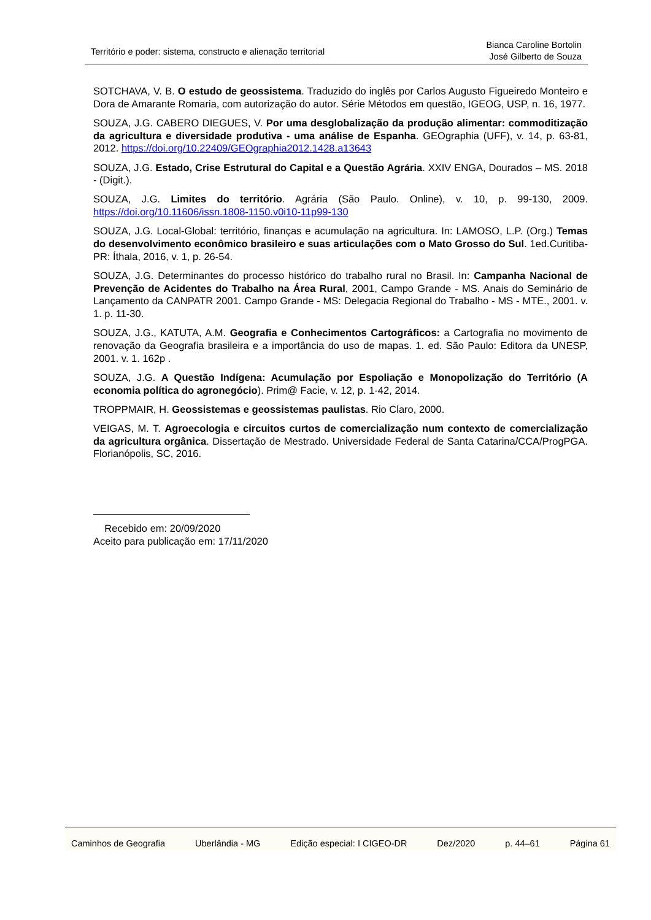Território e poder: sistema, constructo e alienação territorial
Bianca Caroline Bortolin
José Gilberto de Souza
SOTCHAVA, V. B. O estudo de geossistema. Traduzido do inglês por Carlos Augusto Figueiredo Monteiro e Dora de Amarante Romaria, com autorização do autor. Série Métodos em questão, IGEOG, USP, n. 16, 1977.
SOUZA, J.G. CABERO DIEGUES, V. Por uma desglobalização da produção alimentar: commoditização da agricultura e diversidade produtiva - uma análise de Espanha. GEOgraphia (UFF), v. 14, p. 63-81, 2012. https://doi.org/10.22409/GEOgraphia2012.1428.a13643
SOUZA, J.G. Estado, Crise Estrutural do Capital e a Questão Agrária. XXIV ENGA, Dourados – MS. 2018 - (Digit.).
SOUZA, J.G. Limites do território. Agrária (São Paulo. Online), v. 10, p. 99-130, 2009. https://doi.org/10.11606/issn.1808-1150.v0i10-11p99-130
SOUZA, J.G. Local-Global: território, finanças e acumulação na agricultura. In: LAMOSO, L.P. (Org.) Temas do desenvolvimento econômico brasileiro e suas articulações com o Mato Grosso do Sul. 1ed.Curitiba-PR: Íthala, 2016, v. 1, p. 26-54.
SOUZA, J.G. Determinantes do processo histórico do trabalho rural no Brasil. In: Campanha Nacional de Prevenção de Acidentes do Trabalho na Área Rural, 2001, Campo Grande - MS. Anais do Seminário de Lançamento da CANPATR 2001. Campo Grande - MS: Delegacia Regional do Trabalho - MS - MTE., 2001. v. 1. p. 11-30.
SOUZA, J.G., KATUTA, A.M. Geografia e Conhecimentos Cartográficos: a Cartografia no movimento de renovação da Geografia brasileira e a importância do uso de mapas. 1. ed. São Paulo: Editora da UNESP, 2001. v. 1. 162p .
SOUZA, J.G. A Questão Indígena: Acumulação por Espoliação e Monopolização do Território (A economia política do agronegócio). Prim@ Facie, v. 12, p. 1-42, 2014.
TROPPMAIR, H. Geossistemas e geossistemas paulistas. Rio Claro, 2000.
VEIGAS, M. T. Agroecologia e circuitos curtos de comercialização num contexto de comercialização da agricultura orgânica. Dissertação de Mestrado. Universidade Federal de Santa Catarina/CCA/ProgPGA. Florianópolis, SC, 2016.
Recebido em: 20/09/2020
Aceito para publicação em: 17/11/2020
Caminhos de Geografia Uberlândia - MG Edição especial: I CIGEO-DR Dez/2020 p. 44–61 Página 61